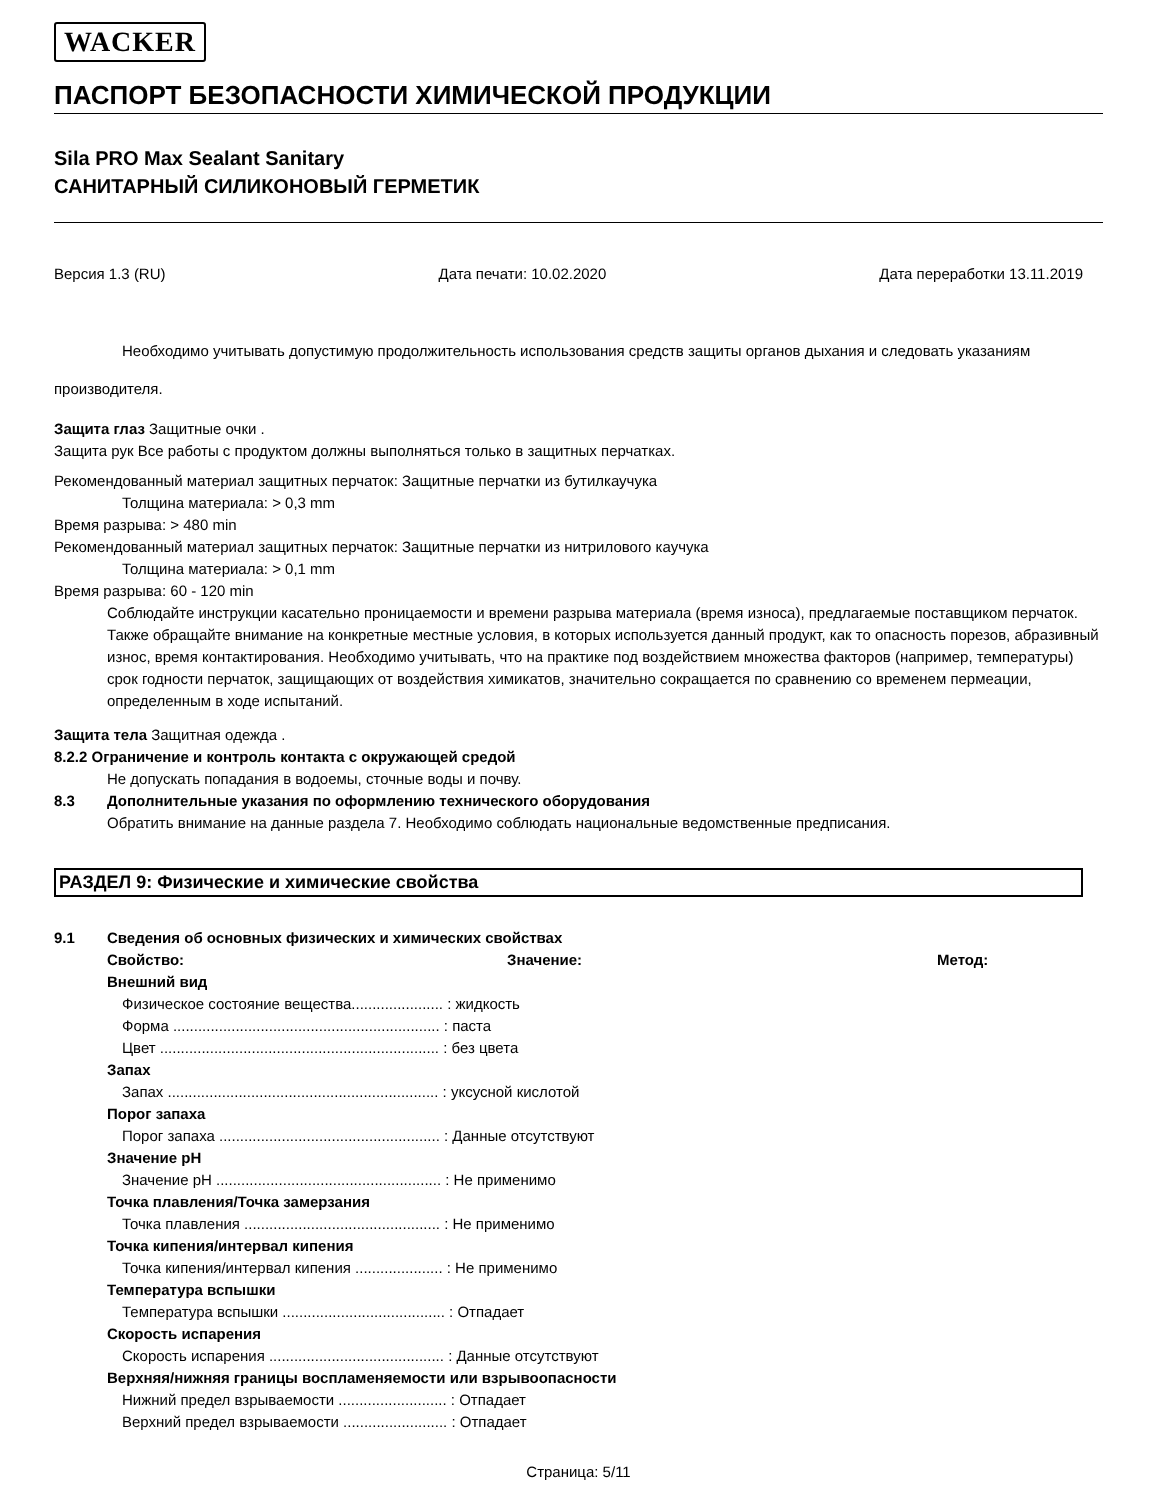WACKER
ПАСПОРТ БЕЗОПАСНОСТИ ХИМИЧЕСКОЙ ПРОДУКЦИИ
Sila PRO Max Sealant Sanitary
САНИТАРНЫЙ СИЛИКОНОВЫЙ ГЕРМЕТИК
Версия 1.3 (RU) Дата печати: 10.02.2020 Дата переработки 13.11.2019
Необходимо учитывать допустимую продолжительность использования средств защиты органов дыхания и следовать указаниям производителя.
Защита глаз Защитные очки .
Защита рук Все работы с продуктом должны выполняться только в защитных перчатках.
Рекомендованный материал защитных перчаток: Защитные перчатки из бутилкаучука
Толщина материала: > 0,3 mm
Время разрыва: > 480 min
Рекомендованный материал защитных перчаток: Защитные перчатки из нитрилового каучука
Толщина материала: > 0,1 mm
Время разрыва: 60 - 120 min
Соблюдайте инструкции касательно проницаемости и времени разрыва материала (время износа), предлагаемые поставщиком перчаток. Также обращайте внимание на конкретные местные условия, в которых используется данный продукт, как то опасность порезов, абразивный износ, время контактирования. Необходимо учитывать, что на практике под воздействием множества факторов (например, температуры) срок годности перчаток, защищающих от воздействия химикатов, значительно сокращается по сравнению со временем пермеации, определенным в ходе испытаний.
Защита тела Защитная одежда .
8.2.2 Ограничение и контроль контакта с окружающей средой
Не допускать попадания в водоемы, сточные воды и почву.
8.3 Дополнительные указания по оформлению технического оборудования
Обратить внимание на данные раздела 7. Необходимо соблюдать национальные ведомственные предписания.
РАЗДЕЛ 9: Физические и химические свойства
9.1 Сведения об основных физических и химических свойствах
Свойство: Значение: Метод:
Внешний вид
Физическое состояние вещества...................... : жидкость
Форма ................................................................ : паста
Цвет ................................................................... : без цвета
Запах
Запах ................................................................. : уксусной кислотой
Порог запаха
Порог запаха ..................................................... : Данные отсутствуют
Значение pH
Значение pH ...................................................... : Не применимо
Точка плавления/Точка замерзания
Точка плавления ............................................... : Не применимо
Точка кипения/интервал кипения
Точка кипения/интервал кипения ..................... : Не применимо
Температура вспышки
Температура вспышки ....................................... : Отпадает
Скорость испарения
Скорость испарения .......................................... : Данные отсутствуют
Верхняя/нижняя границы воспламеняемости или взрывоопасности
Нижний предел взрываемости .......................... : Отпадает
Верхний предел взрываемости ......................... : Отпадает
Страница: 5/11